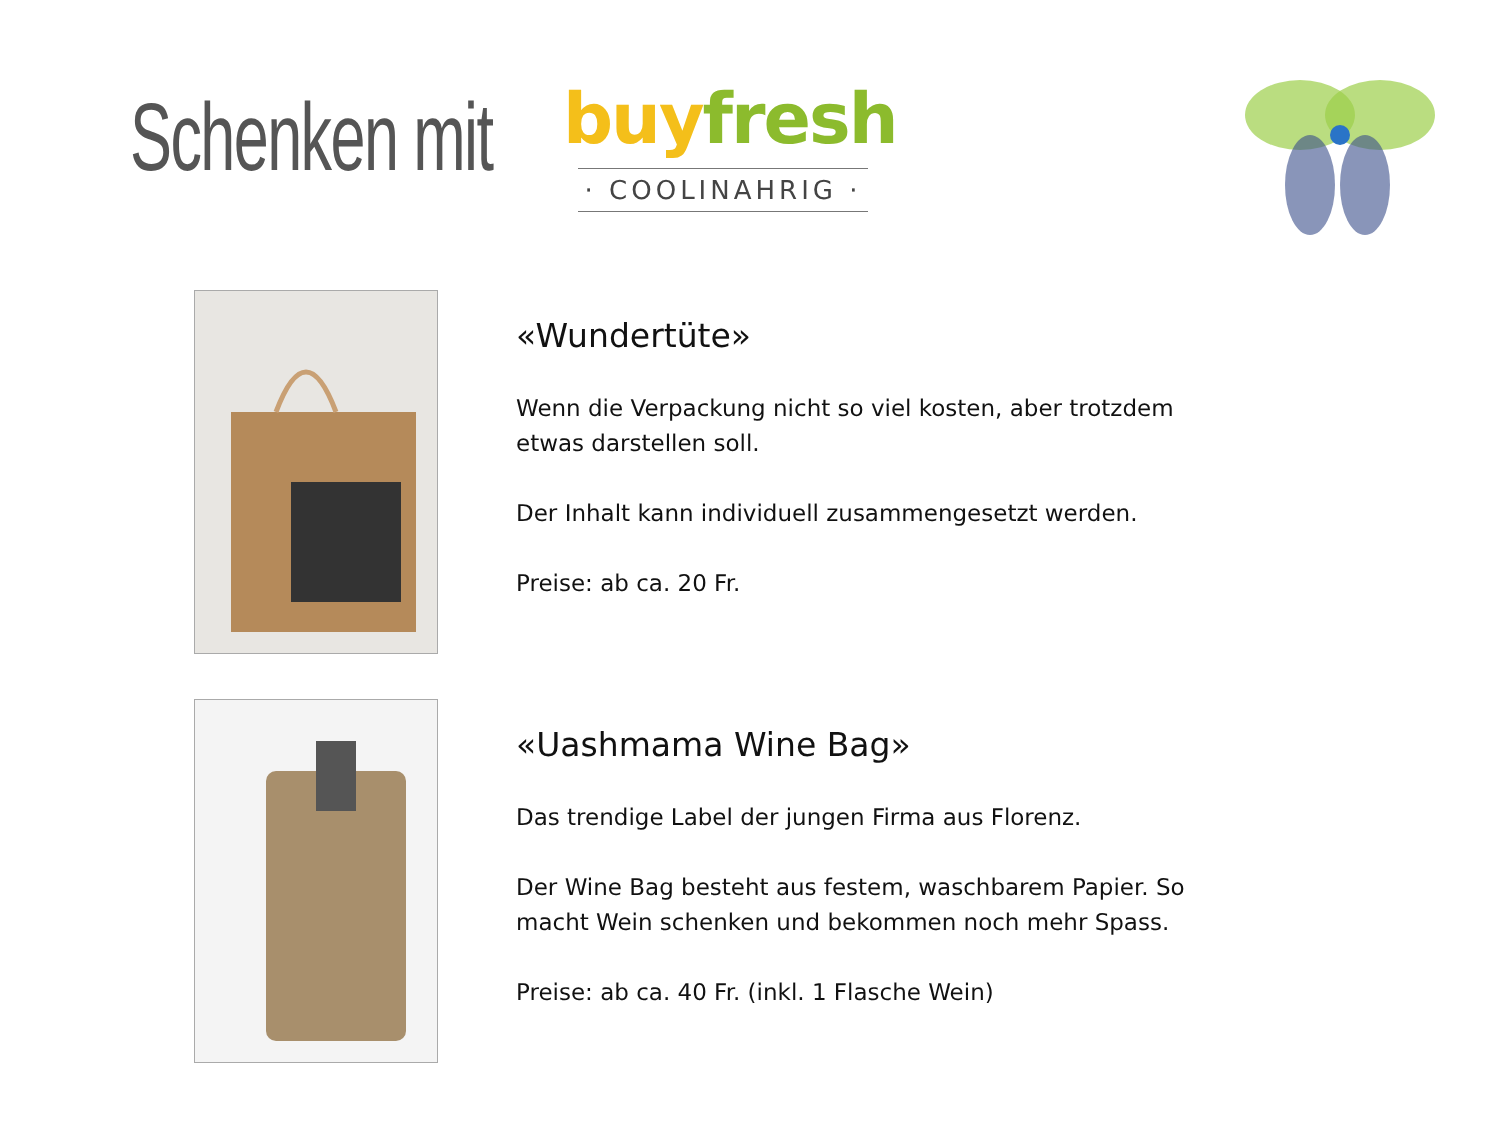Schenken mit
buy fresh
· COOLINAHRIG ·
«Wundertüte»
Wenn die Verpackung nicht so viel kosten, aber trotzdem etwas darstellen soll.
Der Inhalt kann individuell zusammengesetzt werden.
Preise: ab ca. 20 Fr.
«Uashmama Wine Bag»
Das trendige Label der jungen Firma aus Florenz.
Der Wine Bag besteht aus festem, waschbarem Papier. So macht Wein schenken und bekommen noch mehr Spass.
Preise: ab ca. 40 Fr. (inkl. 1 Flasche Wein)